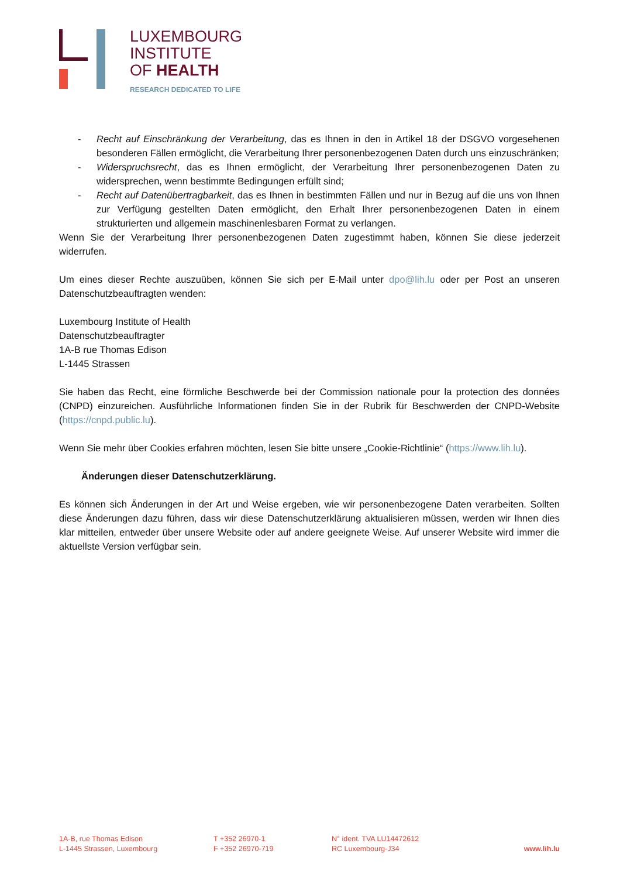LUXEMBOURG
INSTITUTE
OF HEALTH
RESEARCH DEDICATED TO LIFE
- Recht auf Einschränkung der Verarbeitung, das es Ihnen in den in Artikel 18 der DSGVO vorgesehenen besonderen Fällen ermöglicht, die Verarbeitung Ihrer personenbezogenen Daten durch uns einzuschränken;
- Widerspruchsrecht, das es Ihnen ermöglicht, der Verarbeitung Ihrer personenbezogenen Daten zu widersprechen, wenn bestimmte Bedingungen erfüllt sind;
- Recht auf Datenübertragbarkeit, das es Ihnen in bestimmten Fällen und nur in Bezug auf die uns von Ihnen zur Verfügung gestellten Daten ermöglicht, den Erhalt Ihrer personenbezogenen Daten in einem strukturierten und allgemein maschinenlesbaren Format zu verlangen.
Wenn Sie der Verarbeitung Ihrer personenbezogenen Daten zugestimmt haben, können Sie diese jederzeit widerrufen.
Um eines dieser Rechte auszuüben, können Sie sich per E-Mail unter dpo@lih.lu oder per Post an unseren Datenschutzbeauftragten wenden:
Luxembourg Institute of Health
Datenschutzbeauftragter
1A-B rue Thomas Edison
L-1445 Strassen
Sie haben das Recht, eine förmliche Beschwerde bei der Commission nationale pour la protection des données (CNPD) einzureichen. Ausführliche Informationen finden Sie in der Rubrik für Beschwerden der CNPD-Website (https://cnpd.public.lu).
Wenn Sie mehr über Cookies erfahren möchten, lesen Sie bitte unsere „Cookie-Richtlinie“ (https://www.lih.lu).
Änderungen dieser Datenschutzerklärung.
Es können sich Änderungen in der Art und Weise ergeben, wie wir personenbezogene Daten verarbeiten. Sollten diese Änderungen dazu führen, dass wir diese Datenschutzerklärung aktualisieren müssen, werden wir Ihnen dies klar mitteilen, entweder über unsere Website oder auf andere geeignete Weise. Auf unserer Website wird immer die aktuellste Version verfügbar sein.
1A-B, rue Thomas Edison
L-1445 Strassen, Luxembourg
T +352 26970-1
F +352 26970-719
N° ident. TVA LU14472612
RC Luxembourg-J34
www.lih.lu